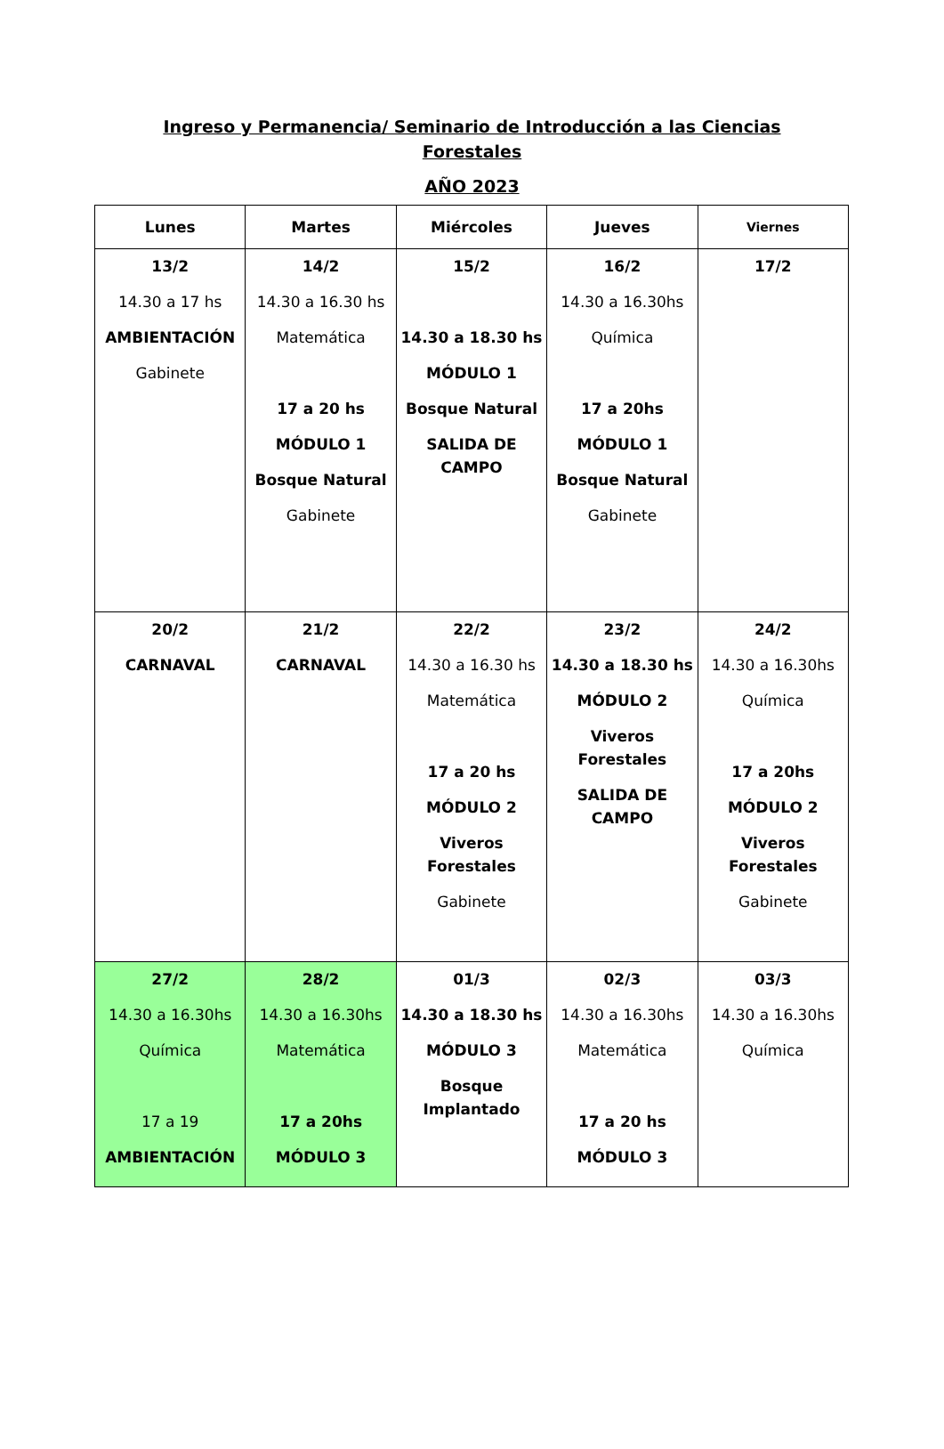Ingreso y Permanencia/ Seminario de Introducción a las Ciencias
Forestales
AÑO 2023
| Lunes | Martes | Miércoles | Jueves | Viernes |
| --- | --- | --- | --- | --- |
| 13/2 14.30 a 17 hs AMBIENTACIÓN Gabinete | 14/2 14.30 a 16.30 hs Matemática 17 a 20 hs MÓDULO 1 Bosque Natural Gabinete | 15/2 14.30 a 18.30 hs MÓDULO 1 Bosque Natural SALIDA DE CAMPO | 16/2 14.30 a 16.30hs Química 17 a 20hs MÓDULO 1 Bosque Natural Gabinete | 17/2 |
| 20/2 CARNAVAL | 21/2 CARNAVAL | 22/2 14.30 a 16.30 hs Matemática 17 a 20 hs MÓDULO 2 Viveros Forestales Gabinete | 23/2 14.30 a 18.30 hs MÓDULO 2 Viveros Forestales SALIDA DE CAMPO | 24/2 14.30 a 16.30hs Química 17 a 20hs MÓDULO 2 Viveros Forestales Gabinete |
| 27/2 14.30 a 16.30hs Química 17 a 19 AMBIENTACIÓN | 28/2 14.30 a 16.30hs Matemática 17 a 20hs MÓDULO 3 | 01/3 14.30 a 18.30 hs MÓDULO 3 Bosque Implantado | 02/3 14.30 a 16.30hs Matemática 17 a 20 hs MÓDULO 3 | 03/3 14.30 a 16.30hs Química |